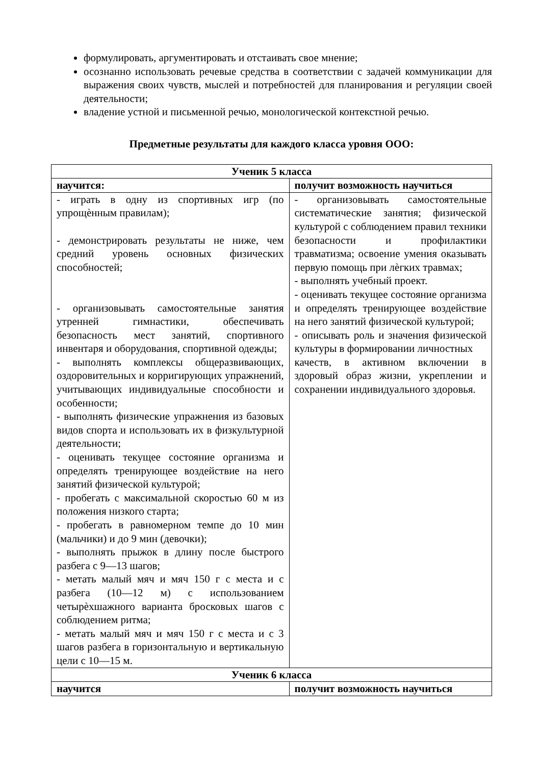формулировать, аргументировать и отстаивать свое мнение;
осознанно использовать речевые средства в соответствии с задачей коммуникации для выражения своих чувств, мыслей и потребностей для планирования и регуляции своей деятельности;
владение устной и письменной речью, монологической контекстной речью.
Предметные результаты для каждого класса уровня ООО:
| Ученик 5 класса | |
| --- | --- |
| научится: | получит возможность научиться |
| - играть в одну из спортивных игр (по упрощѐнным правилам); - демонстрировать результаты не ниже, чем средний уровень основных физических способностей; - организовывать самостоятельные занятия утренней гимнастики, обеспечивать безопасность мест занятий, спортивного инвентаря и оборудования, спортивной одежды; - выполнять комплексы общеразвивающих, оздоровительных и корригирующих упражнений, учитывающих индивидуальные способности и особенности; - выполнять физические упражнения из базовых видов спорта и использовать их в физкультурной деятельности; - оценивать текущее состояние организма и определять тренирующее воздействие на него занятий физической культурой; - пробегать с максимальной скоростью 60 м из положения низкого старта; - пробегать в равномерном темпе до 10 мин (мальчики) и до 9 мин (девочки); - выполнять прыжок в длину после быстрого разбега с 9—13 шагов; - метать малый мяч и мяч 150 г с места и с разбега (10—12 м) с использованием четырѐхшажного варианта бросковых шагов с соблюдением ритма; - метать малый мяч и мяч 150 г с места и с 3 шагов разбега в горизонтальную и вертикальную цели с 10—15 м. | - организовывать самостоятельные систематические занятия; физической культурой с соблюдением правил техники безопасности и профилактики травматизма; освоение умения оказывать первую помощь при лѐгких травмах; - выполнять учебный проект. - оценивать текущее состояние организма и определять тренирующее воздействие на него занятий физической культурой; - описывать роль и значения физической культуры в формировании личностных качеств, в активном включении в здоровый образ жизни, укреплении и сохранении индивидуального здоровья. |
| Ученик 6 класса | |
| научится | получит возможность научиться |